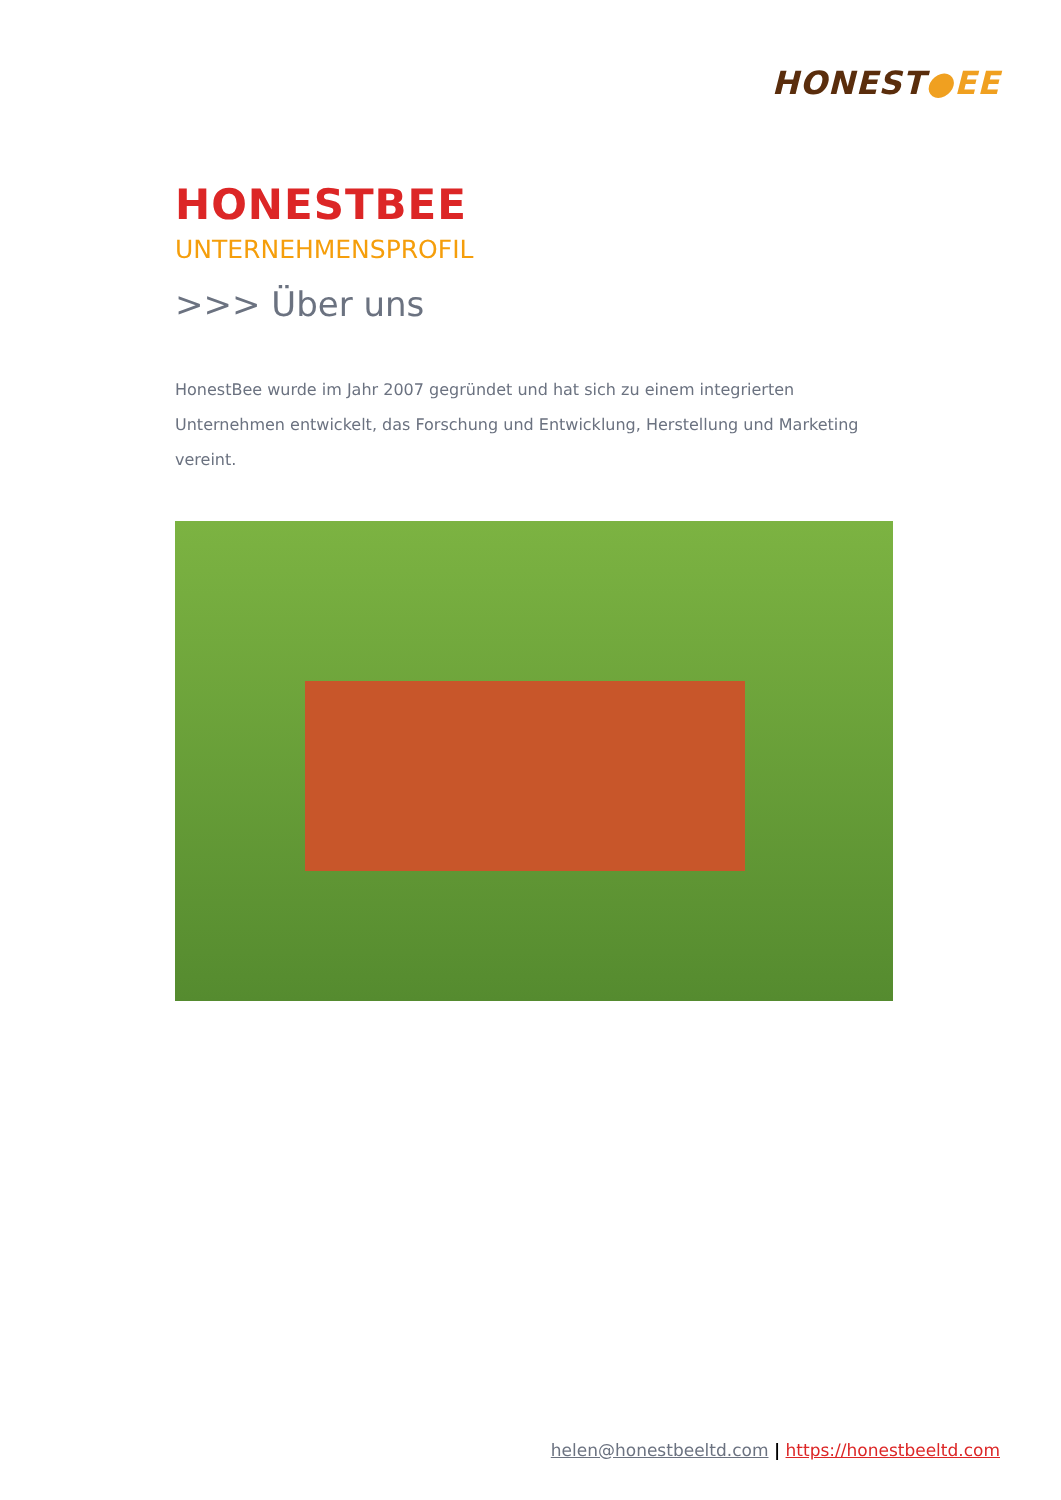HONEST●EE
HONESTBEE
UNTERNEHMENSPROFIL
>>> Über uns
HonestBee wurde im Jahr 2007 gegründet und hat sich zu einem integrierten Unternehmen entwickelt, das Forschung und Entwicklung, Herstellung und Marketing vereint.
helen@honestbeeltd.com | https://honestbeeltd.com